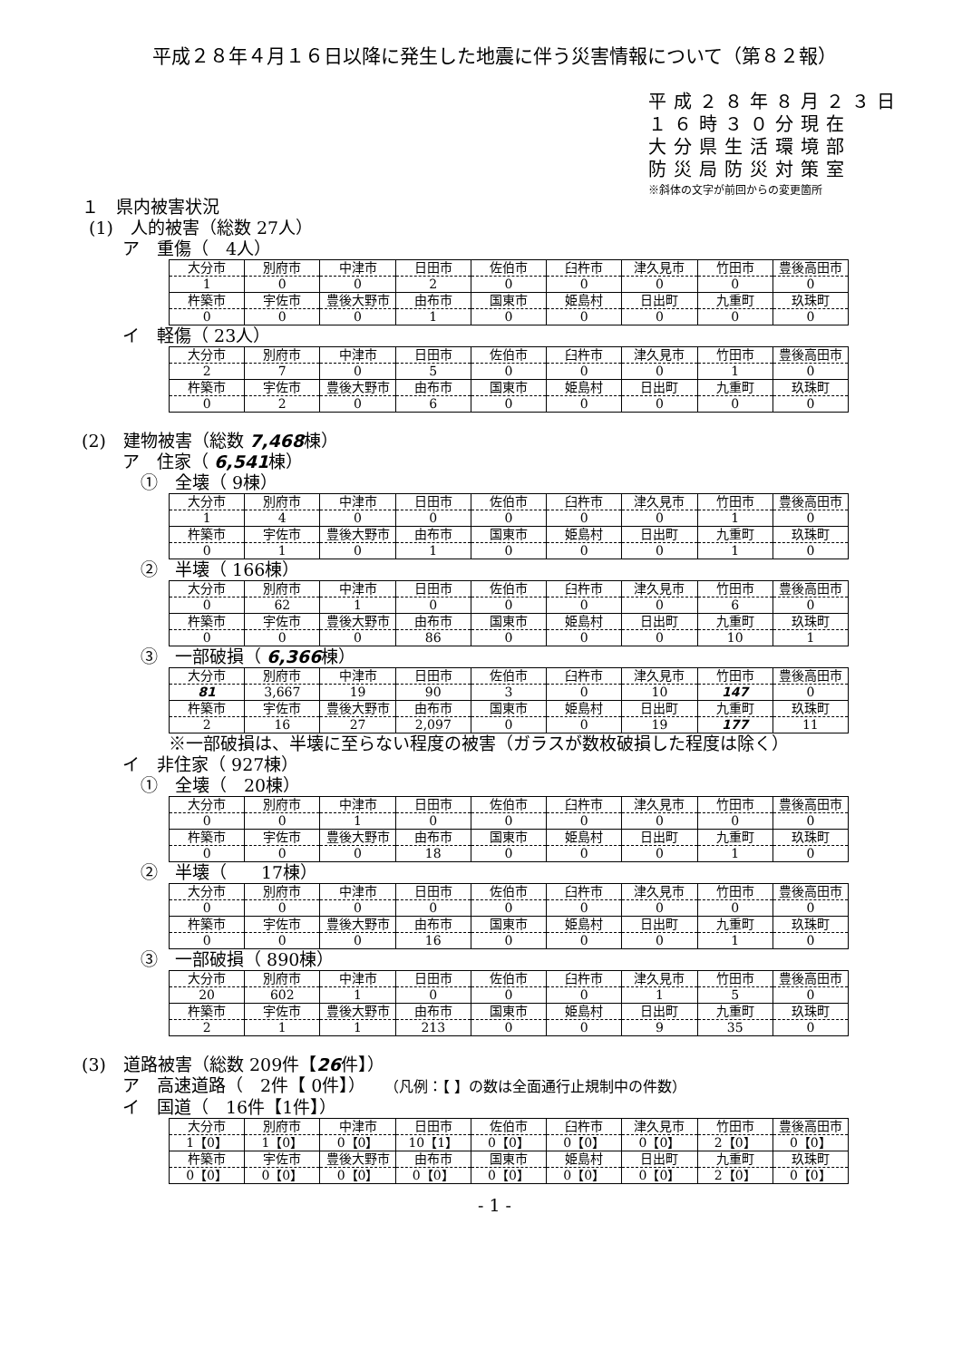平成２８年４月１６日以降に発生した地震に伴う災害情報について（第８２報）
平成２８年８月２３日
１６時３０分現在
大分県生活環境部
防災局防災対策室
※斜体の文字が前回からの変更箇所
１　県内被害状況
(1)　人的被害（総数 27人）
ア　重傷（　4人）
| 大分市 | 別府市 | 中津市 | 日田市 | 佐伯市 | 臼杵市 | 津久見市 | 竹田市 | 豊後高田市 |
| 1 | 0 | 0 | 2 | 0 | 0 | 0 | 0 | 0 |
| 杵築市 | 宇佐市 | 豊後大野市 | 由布市 | 国東市 | 姫島村 | 日出町 | 九重町 | 玖珠町 |
| 0 | 0 | 0 | 1 | 0 | 0 | 0 | 0 | 0 |
イ　軽傷（ 23人）
| 大分市 | 別府市 | 中津市 | 日田市 | 佐伯市 | 臼杵市 | 津久見市 | 竹田市 | 豊後高田市 |
| 2 | 7 | 0 | 5 | 0 | 0 | 0 | 1 | 0 |
| 杵築市 | 宇佐市 | 豊後大野市 | 由布市 | 国東市 | 姫島村 | 日出町 | 九重町 | 玖珠町 |
| 0 | 2 | 0 | 6 | 0 | 0 | 0 | 0 | 0 |
(2)　建物被害（総数 7,468棟）
ア　住家（ 6,541棟）
①　全壊（ 9棟）
| 大分市 | 別府市 | 中津市 | 日田市 | 佐伯市 | 臼杵市 | 津久見市 | 竹田市 | 豊後高田市 |
| 1 | 4 | 0 | 0 | 0 | 0 | 0 | 1 | 0 |
| 杵築市 | 宇佐市 | 豊後大野市 | 由布市 | 国東市 | 姫島村 | 日出町 | 九重町 | 玖珠町 |
| 0 | 1 | 0 | 1 | 0 | 0 | 0 | 1 | 0 |
②　半壊（ 166棟）
| 大分市 | 別府市 | 中津市 | 日田市 | 佐伯市 | 臼杵市 | 津久見市 | 竹田市 | 豊後高田市 |
| 0 | 62 | 1 | 0 | 0 | 0 | 0 | 6 | 0 |
| 杵築市 | 宇佐市 | 豊後大野市 | 由布市 | 国東市 | 姫島村 | 日出町 | 九重町 | 玖珠町 |
| 0 | 0 | 0 | 86 | 0 | 0 | 0 | 10 | 1 |
③　一部破損（ 6,366棟）
| 大分市 | 別府市 | 中津市 | 日田市 | 佐伯市 | 臼杵市 | 津久見市 | 竹田市 | 豊後高田市 |
| 81 | 3,667 | 19 | 90 | 3 | 0 | 10 | 147 | 0 |
| 杵築市 | 宇佐市 | 豊後大野市 | 由布市 | 国東市 | 姫島村 | 日出町 | 九重町 | 玖珠町 |
| 2 | 16 | 27 | 2,097 | 0 | 0 | 19 | 177 | 11 |
※一部破損は、半壊に至らない程度の被害（ガラスが数枚破損した程度は除く）
イ　非住家（ 927棟）
①　全壊（　20棟）
| 大分市 | 別府市 | 中津市 | 日田市 | 佐伯市 | 臼杵市 | 津久見市 | 竹田市 | 豊後高田市 |
| 0 | 0 | 1 | 0 | 0 | 0 | 0 | 0 | 0 |
| 杵築市 | 宇佐市 | 豊後大野市 | 由布市 | 国東市 | 姫島村 | 日出町 | 九重町 | 玖珠町 |
| 0 | 0 | 0 | 18 | 0 | 0 | 0 | 1 | 0 |
②　半壊（　　17棟）
| 大分市 | 別府市 | 中津市 | 日田市 | 佐伯市 | 臼杵市 | 津久見市 | 竹田市 | 豊後高田市 |
| 0 | 0 | 0 | 0 | 0 | 0 | 0 | 0 | 0 |
| 杵築市 | 宇佐市 | 豊後大野市 | 由布市 | 国東市 | 姫島村 | 日出町 | 九重町 | 玖珠町 |
| 0 | 0 | 0 | 16 | 0 | 0 | 0 | 1 | 0 |
③　一部破損（ 890棟）
| 大分市 | 別府市 | 中津市 | 日田市 | 佐伯市 | 臼杵市 | 津久見市 | 竹田市 | 豊後高田市 |
| 20 | 602 | 1 | 0 | 0 | 0 | 1 | 5 | 0 |
| 杵築市 | 宇佐市 | 豊後大野市 | 由布市 | 国東市 | 姫島村 | 日出町 | 九重町 | 玖珠町 |
| 2 | 1 | 1 | 213 | 0 | 0 | 9 | 35 | 0 |
(3)　道路被害（総数 209件【26件】）
ア　高速道路（　2件【 0件】）　　（凡例：【 】の数は全面通行止規制中の件数）
イ　国道（　16件【1件】）
| 大分市 | 別府市 | 中津市 | 日田市 | 佐伯市 | 臼杵市 | 津久見市 | 竹田市 | 豊後高田市 |
| 1【0】 | 1【0】 | 0【0】 | 10【1】 | 0【0】 | 0【0】 | 0【0】 | 2【0】 | 0【0】 |
| 杵築市 | 宇佐市 | 豊後大野市 | 由布市 | 国東市 | 姫島村 | 日出町 | 九重町 | 玖珠町 |
| 0【0】 | 0【0】 | 0【0】 | 0【0】 | 0【0】 | 0【0】 | 0【0】 | 2【0】 | 0【0】 |
- 1 -